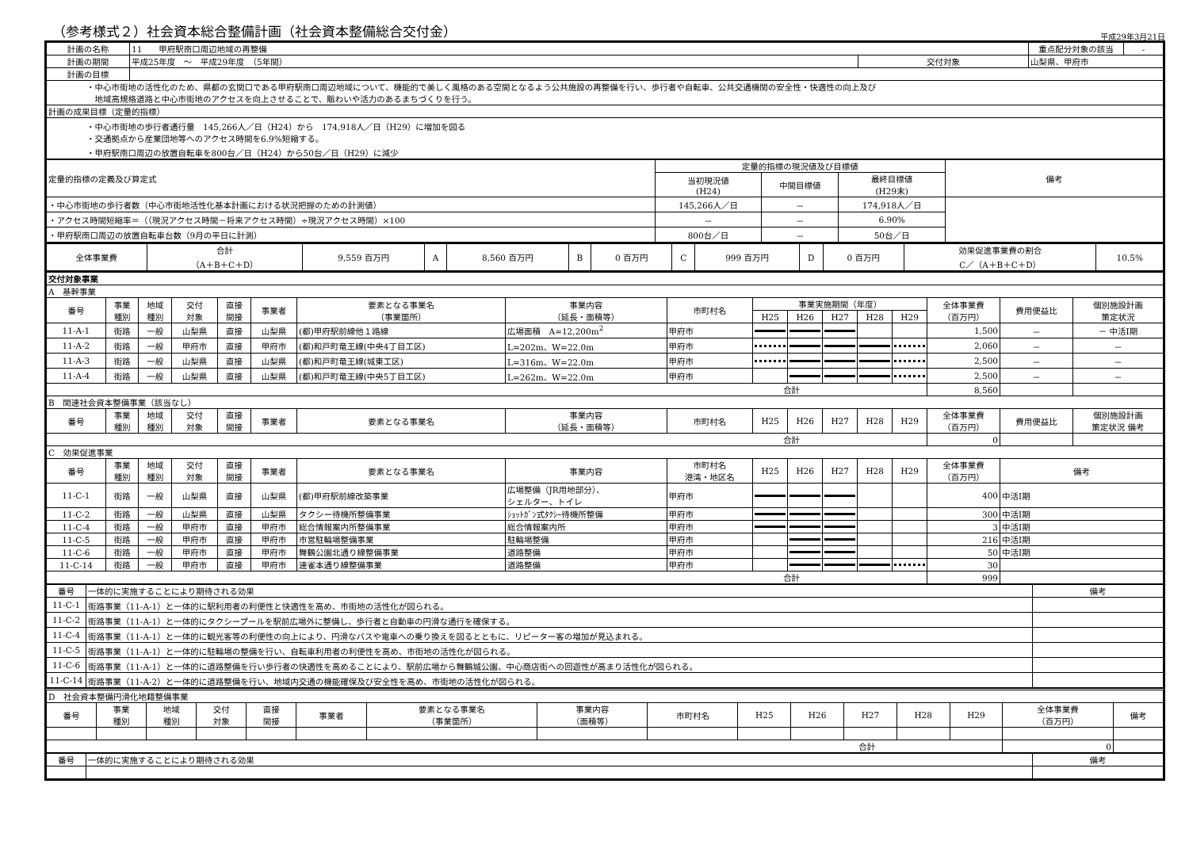（参考様式２）社会資本総合整備計画（社会資本整備総合交付金）
平成29年3月21日
| 計画の名称 | 11 甲府駅南口周辺地域の再整備 | | | 重点配分対象の該当 | - |
| 計画の期間 | 平成25年度 ～ 平成29年度 （5年間） | 交付対象 | 山梨県、甲府市 | | |
| 計画の目標 | | | | | |
| ・中心市街地の活性化のため、県都の玄関口である甲府駅南口周辺地域について、機能的で美しく風格のある空間となるよう公共施設の再整備を行い、歩行者や自転車、公共交通機関の安全性・快適性の向上及び 地域高規格道路と中心市街地のアクセスを向上させることで、賑わいや活力のあるまちづくりを行う。 | | | | | |
| 計画の成果目標（定量的指標） | | | | | |
| ・中心市街地の歩行者通行量 145,266人／日（H24）から 174,918人／日（H29）に増加を図る ・交通拠点から産業団地等へのアクセス時間を6.9%短縮する。 ・甲府駅南口周辺の放置自転車を800台／日（H24）から50台／日（H29）に減少 | | | | | |
| 定量的指標の定義及び算定式 | 定量的指標の現況値及び目標値 | | | 備考 |
| | 当初現況値 (H24) | 中間目標値 | 最終目標値 (H29末) | |
| ・中心市街地の歩行者数（中心市街地活性化基本計画における状況把握のための計測値） | 145,266人／日 | － | 174,918人／日 | |
| ・アクセス時間短縮率＝（（現況アクセス時間－将来アクセス時間）÷現況アクセス時間）×100 | － | － | 6.90% | |
| ・甲府駅南口周辺の放置自転車台数（9月の平日に計測） | 800台／日 | － | 50台／日 | |
| 全体事業費 | 合計 （A＋B＋C＋D） | 9,559 百万円 | A | 8,560 百万円 | B | 0 百万円 | C | 999 百万円 | D | 0 百万円 | 効果促進事業費の割合 C／（A＋B＋C＋D） | 10.5% |
| 交付対象事業 | | | | | | | | | | | | | | | | |
| A 基幹事業 | | | | | | | | | | | | | | | | |
| 番号 | 事業 種別 | 地域 種別 | 交付 対象 | 直接 間接 | 事業者 | 要素となる事業名 （事業箇所） | 事業内容 （延長・面積等） | 市町村名 | 事業実施期間（年度） | | | | | 全体事業費 （百万円） | 費用便益比 | 個別施設計画 策定状況 |
| | | | | | | | | | H25 | H26 | H27 | H28 | H29 | | | |
| 11-A-1 | 街路 | 一般 | 山梨県 | 直接 | 山梨県 | (都)甲府駅前線他１路線 | 広場面積 A=12,200m<sup>2</sup> | 甲府市 | | | | | | 1,500 | － | － 中活Ⅰ期 |
| 11-A-2 | 街路 | 一般 | 甲府市 | 直接 | 甲府市 | (都)和戸町竜王線(中央4丁目工区) | L=202m、W=22.0m | 甲府市 | | | | | | 2,060 | － | － |
| 11-A-3 | 街路 | 一般 | 山梨県 | 直接 | 山梨県 | (都)和戸町竜王線(城東工区) | L=316m、W=22.0m | 甲府市 | | | | | | 2,500 | － | － |
| 11-A-4 | 街路 | 一般 | 山梨県 | 直接 | 山梨県 | (都)和戸町竜王線(中央5丁目工区) | L=262m、W=22.0m | 甲府市 | | | | | | 2,500 | － | － |
| 合計 | | | | | | | | | | | | | | 8,560 | | |
| B 関連社会資本整備事業（該当なし） | | | | | | | | | | | | | | | | |
| 番号 | 事業 種別 | 地域 種別 | 交付 対象 | 直接 間接 | 事業者 | 要素となる事業名 | 事業内容 （延長・面積等） | 市町村名 | H25 | H26 | H27 | H28 | H29 | 全体事業費 （百万円） | 費用便益比 | 個別施設計画 策定状況 備考 |
| 合計 | | | | | | | | | | | | | | 0 | | |
| C 効果促進事業 | | | | | | | | | | | | | | | | |
| 番号 | 事業 種別 | 地域 種別 | 交付 対象 | 直接 間接 | 事業者 | 要素となる事業名 | 事業内容 | 市町村名 港湾・地区名 | H25 | H26 | H27 | H28 | H29 | 全体事業費 （百万円） | 備考 | |
| 11-C-1 | 街路 | 一般 | 山梨県 | 直接 | 山梨県 | (都)甲府駅前線改築事業 | 広場整備（JR用地部分）、 シェルター、トイレ | 甲府市 | | | | | | 400 | 中活Ⅰ期 | |
| 11-C-2 | 街路 | 一般 | 山梨県 | 直接 | 山梨県 | タクシー待機所整備事業 | ｼｮｯﾄｶﾞﾝ式ﾀｸｼｰ待機所整備 | 甲府市 | | | | | | 300 | 中活Ⅰ期 | |
| 11-C-4 | 街路 | 一般 | 甲府市 | 直接 | 甲府市 | 総合情報案内所整備事業 | 総合情報案内所 | 甲府市 | | | | | | 3 | 中活Ⅰ期 | |
| 11-C-5 | 街路 | 一般 | 甲府市 | 直接 | 甲府市 | 市営駐輪場整備事業 | 駐輪場整備 | 甲府市 | | | | | | 216 | 中活Ⅰ期 | |
| 11-C-6 | 街路 | 一般 | 甲府市 | 直接 | 甲府市 | 舞鶴公園北通り線整備事業 | 道路整備 | 甲府市 | | | | | | 50 | 中活Ⅰ期 | |
| 11-C-14 | 街路 | 一般 | 甲府市 | 直接 | 甲府市 | 連雀本通り線整備事業 | 道路整備 | 甲府市 | | | | | | 30 | | |
| 合計 | | | | | | | | | | | | | | 999 | | |
| 番号 | 一体的に実施することにより期待される効果 | 備考 |
| 11-C-1 | 街路事業（11-A-1）と一体的に駅利用者の利便性と快適性を高め、市街地の活性化が図られる。 | |
| 11-C-2 | 街路事業（11-A-1）と一体的にタクシープールを駅前広場外に整備し、歩行者と自動車の円滑な通行を確保する。 | |
| 11-C-4 | 街路事業（11-A-1）と一体的に観光客等の利便性の向上により、円滑なバスや電車への乗り換えを図るとともに、リピーター客の増加が見込まれる。 | |
| 11-C-5 | 街路事業（11-A-1）と一体的に駐輪場の整備を行い、自転車利用者の利便性を高め、市街地の活性化が図られる。 | |
| 11-C-6 | 街路事業（11-A-1）と一体的に道路整備を行い歩行者の快適性を高めることにより、駅前広場から舞鶴城公園、中心商店街への回遊性が高まり活性化が図られる。 | |
| 11-C-14 | 街路事業（11-A-2）と一体的に道路整備を行い、地域内交通の機能確保及び安全性を高め、市街地の活性化が図られる。 | |
| D 社会資本整備円滑化地籍整備事業 | | | | | | | | | | | | | | | |
| 番号 | 事業 種別 | 地域 種別 | 交付 対象 | 直接 間接 | 事業者 | 要素となる事業名 （事業箇所） | 事業内容 （面積等） | 市町村名 | H25 | H26 | H27 | H28 | H29 | 全体事業費 （百万円） | 備考 |
| 合計 | | | | | | | | | | | | | | 0 | |
| 番号 | 一体的に実施することにより期待される効果 | 備考 |